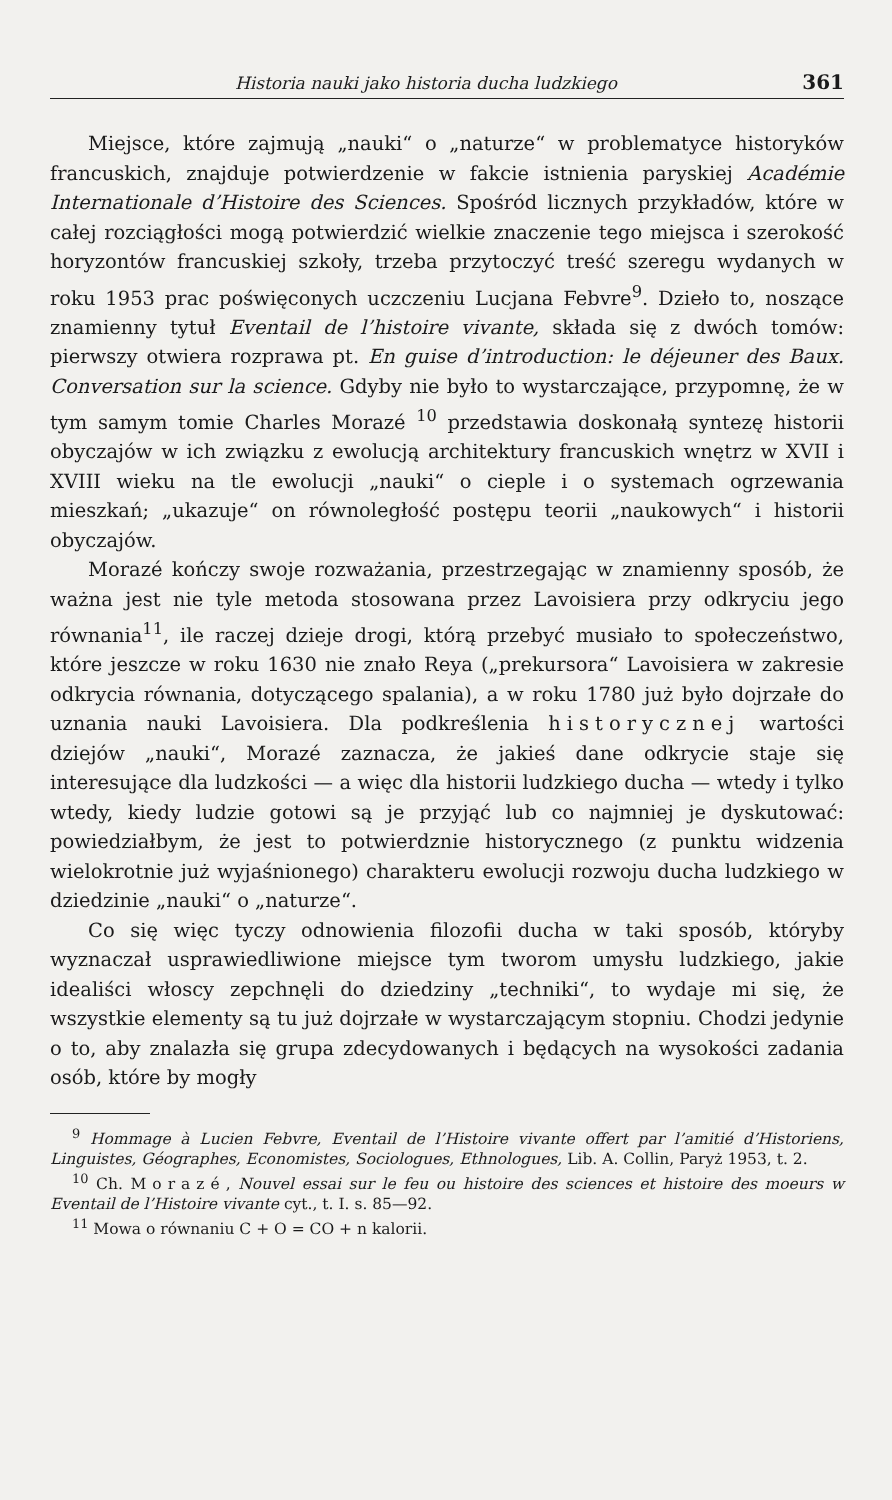Historia nauki jako historia ducha ludzkiego 361
Miejsce, które zajmują „nauki“ o „naturze“ w problematyce historyków francuskich, znajduje potwierdzenie w fakcie istnienia paryskiej Académie Internationale d’Histoire des Sciences. Spośród licznych przykładów, które w całej rozciągłości mogą potwierdzić wielkie znaczenie tego miejsca i szerokość horyzontów francuskiej szkoły, trzeba przytoczyć treść szeregu wydanych w roku 1953 prac poświęconych uczczeniu Lucjana Febvre<sup>9</sup>. Dzieło to, noszące znamienny tytuł Eventail de l’histoire vivante, składa się z dwóch tomów: pierwszy otwiera rozprawa pt. En guise d’introduction: le déjeuner des Baux. Conversation sur la science. Gdyby nie było to wystarczające, przypomnę, że w tym samym tomie Charles Morazé <sup>10</sup> przedstawia doskonałą syntezę historii obyczajów w ich związku z ewolucją architektury francuskich wnętrz w XVII i XVIII wieku na tle ewolucji „nauki“ o cieple i o systemach ogrzewania mieszkań; „ukazuje“ on równoległość postępu teorii „naukowych“ i historii obyczajów.
Morazé kończy swoje rozważania, przestrzegając w znamienny sposób, że ważna jest nie tyle metoda stosowana przez Lavoisiera przy odkryciu jego równania<sup>11</sup>, ile raczej dzieje drogi, którą przebyć musiało to społeczeństwo, które jeszcze w roku 1630 nie znało Reya („prekursora“ Lavoisiera w zakresie odkrycia równania, dotyczącego spalania), a w roku 1780 już było dojrzałe do uznania nauki Lavoisiera. Dla podkreślenia historycznej wartości dziejów „nauki“, Morazé zaznacza, że jakieś dane odkrycie staje się interesujące dla ludzkości — a więc dla historii ludzkiego ducha — wtedy i tylko wtedy, kiedy ludzie gotowi są je przyjąć lub co najmniej je dyskutować: powiedziałbym, że jest to potwierdznie historycznego (z punktu widzenia wielokrotnie już wyjaśnionego) charakteru ewolucji rozwoju ducha ludzkiego w dziedzinie „nauki“ o „naturze“.
Co się więc tyczy odnowienia filozofii ducha w taki sposób, któryby wyznaczał usprawiedliwione miejsce tym tworom umysłu ludzkiego, jakie idealiści włoscy zepchnęli do dziedziny „techniki“, to wydaje mi się, że wszystkie elementy są tu już dojrzałe w wystarczającym stopniu. Chodzi jedynie o to, aby znalazła się grupa zdecydowanych i będących na wysokości zadania osób, które by mogły
<sup>9</sup> Hommage à Lucien Febvre, Eventail de l’Histoire vivante offert par l’amitié d’Historiens, Linguistes, Géographes, Economistes, Sociologues, Ethnologues, Lib. A. Collin, Paryż 1953, t. 2.
<sup>10</sup> Ch. Morazé, Nouvel essai sur le feu ou histoire des sciences et histoire des moeurs w Eventail de l’Histoire vivante cyt., t. I. s. 85—92.
<sup>11</sup> Mowa o równaniu C + O = CO + n kalorii.